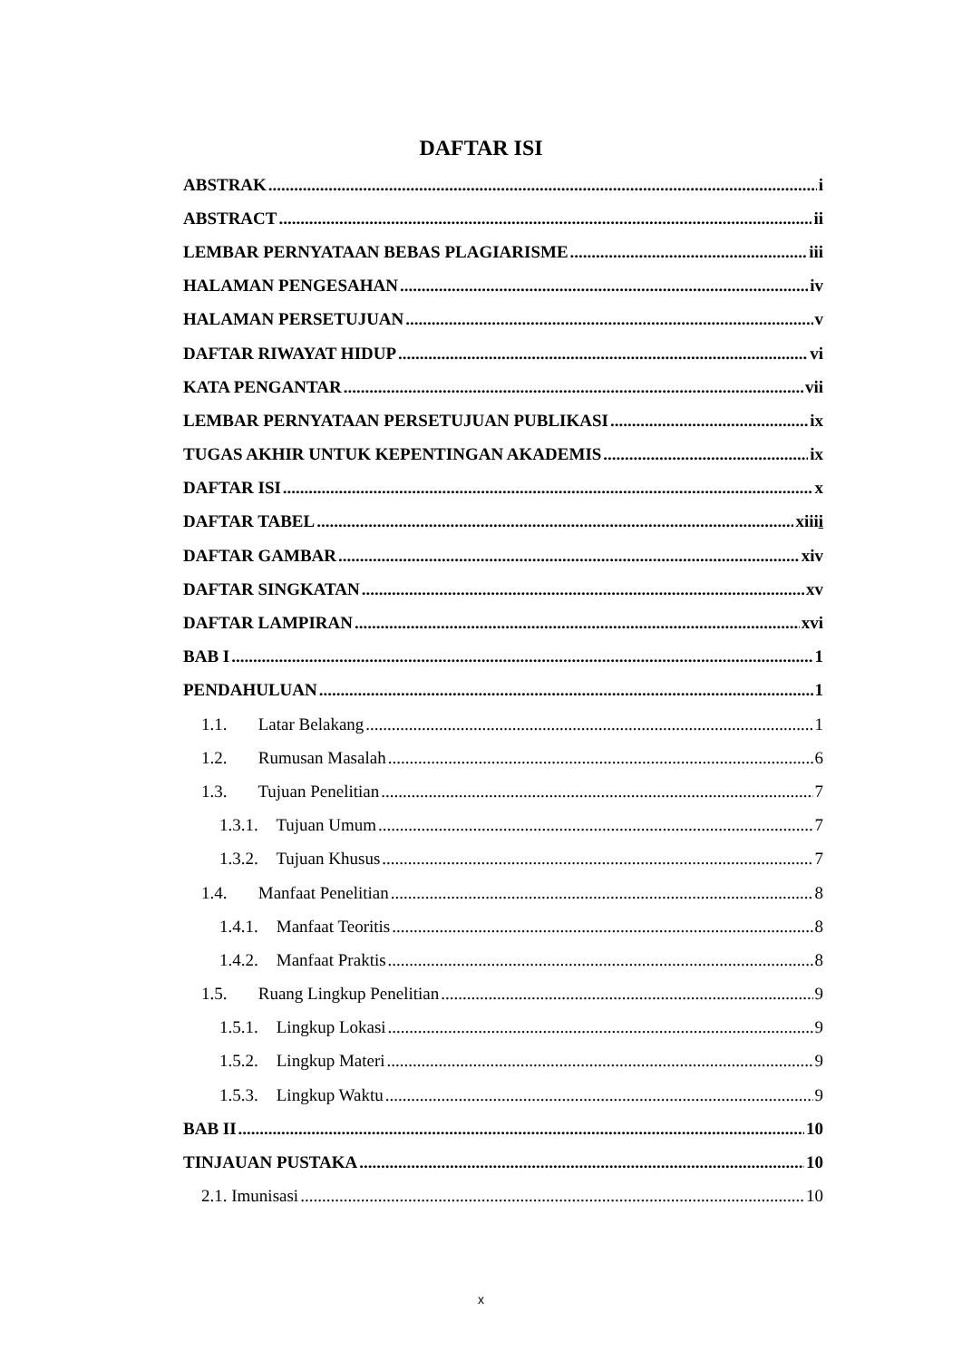DAFTAR ISI
ABSTRAK i
ABSTRACT ii
LEMBAR PERNYATAAN BEBAS PLAGIARISME iii
HALAMAN PENGESAHAN iv
HALAMAN PERSETUJUAN v
DAFTAR RIWAYAT HIDUP vi
KATA PENGANTAR vii
LEMBAR PERNYATAAN PERSETUJUAN PUBLIKASI ix
TUGAS AKHIR UNTUK KEPENTINGAN AKADEMIS ix
DAFTAR ISI x
DAFTAR TABEL xiiii
DAFTAR GAMBAR xiv
DAFTAR SINGKATAN xv
DAFTAR LAMPIRAN xvi
BAB I 1
PENDAHULUAN 1
1.1. Latar Belakang 1
1.2. Rumusan Masalah 6
1.3. Tujuan Penelitian 7
1.3.1. Tujuan Umum 7
1.3.2. Tujuan Khusus 7
1.4. Manfaat Penelitian 8
1.4.1. Manfaat Teoritis 8
1.4.2. Manfaat Praktis 8
1.5. Ruang Lingkup Penelitian 9
1.5.1. Lingkup Lokasi 9
1.5.2. Lingkup Materi 9
1.5.3. Lingkup Waktu 9
BAB II 10
TINJAUAN PUSTAKA 10
2.1. Imunisasi 10
x